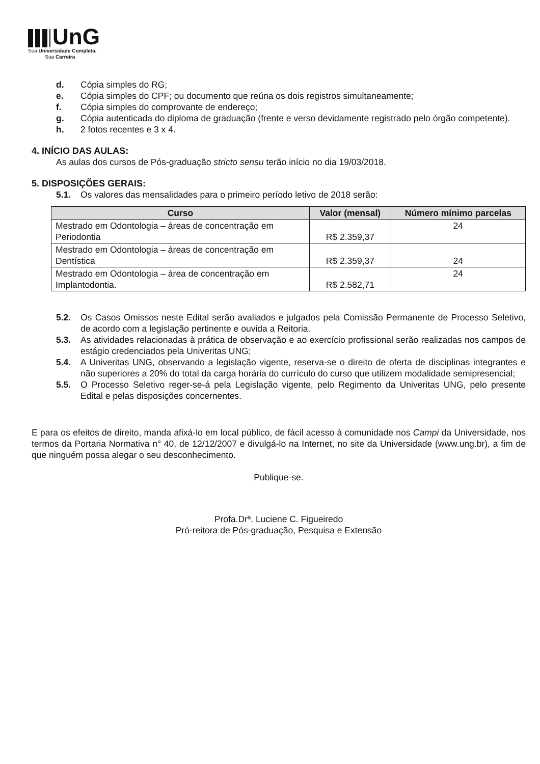UnG
Sua Universidade Completa.
Sua Carreira
d. Cópia simples do RG;
e. Cópia simples do CPF; ou documento que reúna os dois registros simultaneamente;
f. Cópia simples do comprovante de endereço;
g. Cópia autenticada do diploma de graduação (frente e verso devidamente registrado pelo órgão competente).
h. 2 fotos recentes e 3 x 4.
4. INÍCIO DAS AULAS:
As aulas dos cursos de Pós-graduação stricto sensu terão início no dia 19/03/2018.
5. DISPOSIÇÕES GERAIS:
5.1. Os valores das mensalidades para o primeiro período letivo de 2018 serão:
| Curso | Valor (mensal) | Número mínimo parcelas |
| --- | --- | --- |
| Mestrado em Odontologia – áreas de concentração em Periodontia | R$ 2.359,37 | 24 |
| Mestrado em Odontologia – áreas de concentração em Dentística | R$ 2.359,37 | 24 |
| Mestrado em Odontologia – área de concentração em Implantodontia. | R$ 2.582,71 | 24 |
5.2. Os Casos Omissos neste Edital serão avaliados e julgados pela Comissão Permanente de Processo Seletivo, de acordo com a legislação pertinente e ouvida a Reitoria.
5.3. As atividades relacionadas à prática de observação e ao exercício profissional serão realizadas nos campos de estágio credenciados pela Univeritas UNG;
5.4. A Univeritas UNG, observando a legislação vigente, reserva-se o direito de oferta de disciplinas integrantes e não superiores a 20% do total da carga horária do currículo do curso que utilizem modalidade semipresencial;
5.5. O Processo Seletivo reger-se-á pela Legislação vigente, pelo Regimento da Univeritas UNG, pelo presente Edital e pelas disposições concernentes.
E para os efeitos de direito, manda afixá-lo em local público, de fácil acesso à comunidade nos Campi da Universidade, nos termos da Portaria Normativa n° 40, de 12/12/2007 e divulgá-lo na Internet, no site da Universidade (www.ung.br), a fim de que ninguém possa alegar o seu desconhecimento.
Publique-se.
Profa.Drª. Luciene C. Figueiredo
Pró-reitora de Pós-graduação, Pesquisa e Extensão